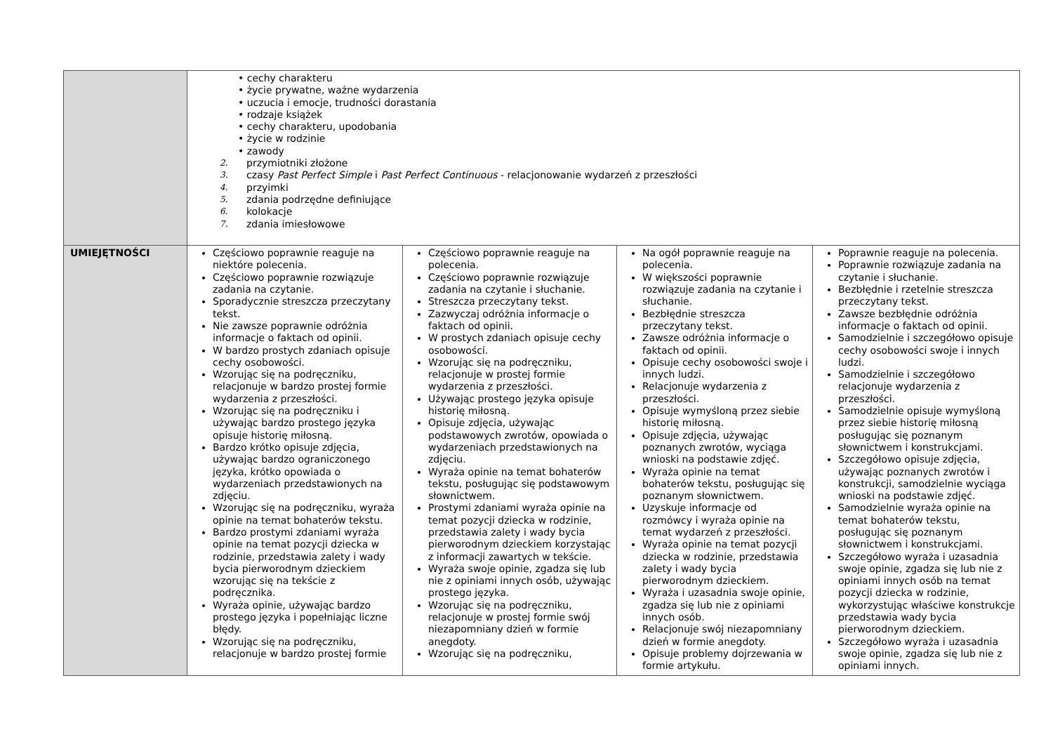| | • cechy charakteru • życie prywatne, ważne wydarzenia • uczucia i emocje, trudności dorastania • rodzaje książek • cechy charakteru, upodobania • życie w rodzinie • zawody 2. przymiotniki złożone 3. czasy Past Perfect Simple i Past Perfect Continuous - relacjonowanie wydarzeń z przeszłości 4. przyimki 5. zdania podrzędne definiujące 6. kolokacje 7. zdania imiesłowowe | | | |
| UMIEJĘTNOŚCI | Częściowo poprawnie reaguje na niektóre polecenia. Częściowo poprawnie rozwiązuje zadania na czytanie. Sporadycznie streszcza przeczytany tekst. Nie zawsze poprawnie odróżnia informacje o faktach od opinii. W bardzo prostych zdaniach opisuje cechy osobowości. Wzorując się na podręczniku, relacjonuje w bardzo prostej formie wydarzenia z przeszłości. Wzorując się na podręczniku i używając bardzo prostego języka opisuje historię miłosną. Bardzo krótko opisuje zdjęcia, używając bardzo ograniczonego języka, krótko opowiada o wydarzeniach przedstawionych na zdjęciu. Wzorując się na podręczniku, wyraża opinie na temat bohaterów tekstu. Bardzo prostymi zdaniami wyraża opinie na temat pozycji dziecka w rodzinie, przedstawia zalety i wady bycia pierworodnym dzieckiem wzorując się na tekście z podręcznika. Wyraża opinie, używając bardzo prostego języka i popełniając liczne błędy. Wzorując się na podręczniku, relacjonuje w bardzo prostej formie | Częściowo poprawnie reaguje na polecenia. Częściowo poprawnie rozwiązuje zadania na czytanie i słuchanie. Streszcza przeczytany tekst. Zazwyczaj odróżnia informacje o faktach od opinii. W prostych zdaniach opisuje cechy osobowości. Wzorując się na podręczniku, relacjonuje w prostej formie wydarzenia z przeszłości. Używając prostego języka opisuje historię miłosną. Opisuje zdjęcia, używając podstawowych zwrotów, opowiada o wydarzeniach przedstawionych na zdjęciu. Wyraża opinie na temat bohaterów tekstu, posługując się podstawowym słownictwem. Prostymi zdaniami wyraża opinie na temat pozycji dziecka w rodzinie, przedstawia zalety i wady bycia pierworodnym dzieckiem korzystając z informacji zawartych w tekście. Wyraża swoje opinie, zgadza się lub nie z opiniami innych osób, używając prostego języka. Wzorując się na podręczniku, relacjonuje w prostej formie swój niezapomniany dzień w formie anegdoty. Wzorując się na podręczniku, | Na ogół poprawnie reaguje na polecenia. W większości poprawnie rozwiązuje zadania na czytanie i słuchanie. Bezbłędnie streszcza przeczytany tekst. Zawsze odróżnia informacje o faktach od opinii. Opisuje cechy osobowości swoje i innych ludzi. Relacjonuje wydarzenia z przeszłości. Opisuje wymyśloną przez siebie historię miłosną. Opisuje zdjęcia, używając poznanych zwrotów, wyciąga wnioski na podstawie zdjęć. Wyraża opinie na temat bohaterów tekstu, posługując się poznanym słownictwem. Uzyskuje informacje od rozmówcy i wyraża opinie na temat wydarzeń z przeszłości. Wyraża opinie na temat pozycji dziecka w rodzinie, przedstawia zalety i wady bycia pierworodnym dzieckiem. Wyraża i uzasadnia swoje opinie, zgadza się lub nie z opiniami innych osób. Relacjonuje swój niezapomniany dzień w formie anegdoty. Opisuje problemy dojrzewania w formie artykułu. | Poprawnie reaguje na polecenia. Poprawnie rozwiązuje zadania na czytanie i słuchanie. Bezbłędnie i rzetelnie streszcza przeczytany tekst. Zawsze bezbłędnie odróżnia informacje o faktach od opinii. Samodzielnie i szczegółowo opisuje cechy osobowości swoje i innych ludzi. Samodzielnie i szczegółowo relacjonuje wydarzenia z przeszłości. Samodzielnie opisuje wymyśloną przez siebie historię miłosną posługując się poznanym słownictwem i konstrukcjami. Szczegółowo opisuje zdjęcia, używając poznanych zwrotów i konstrukcji, samodzielnie wyciąga wnioski na podstawie zdjęć. Samodzielnie wyraża opinie na temat bohaterów tekstu, posługując się poznanym słownictwem i konstrukcjami. Szczegółowo wyraża i uzasadnia swoje opinie, zgadza się lub nie z opiniami innych osób na temat pozycji dziecka w rodzinie, wykorzystując właściwe konstrukcje przedstawia wady bycia pierworodnym dzieckiem. Szczegółowo wyraża i uzasadnia swoje opinie, zgadza się lub nie z opiniami innych. |